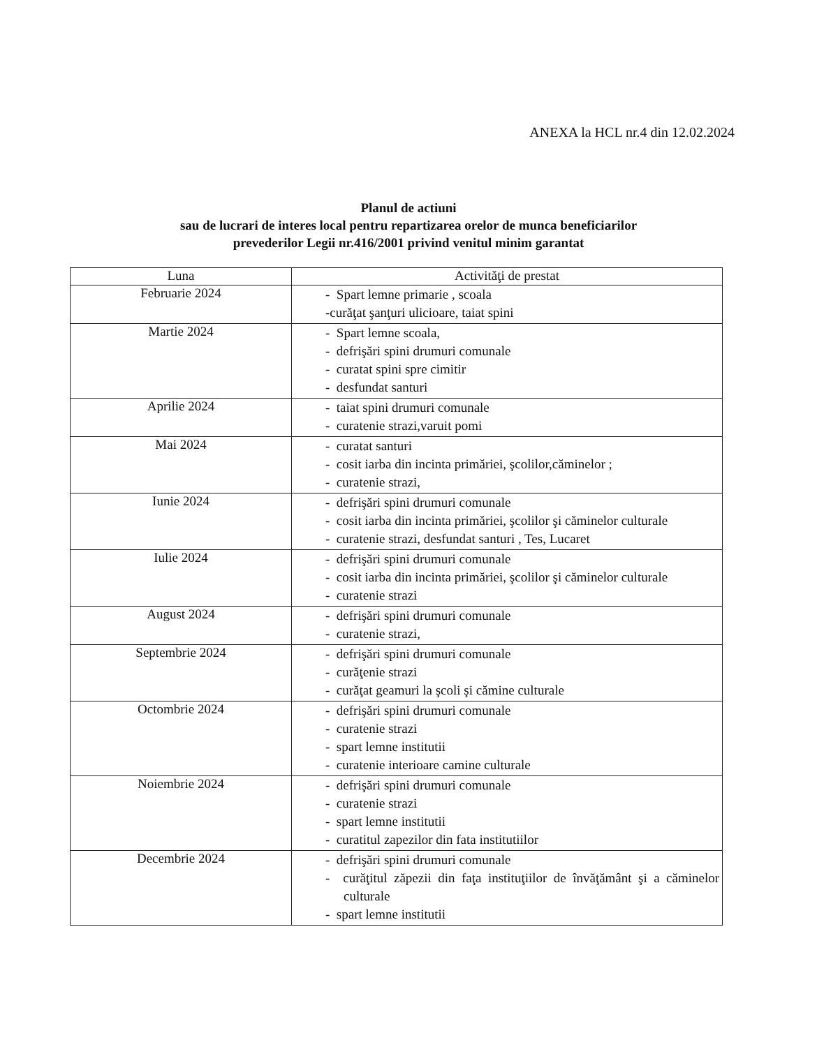ANEXA la HCL nr.4 din 12.02.2024
Planul de actiuni
sau de lucrari de interes local pentru repartizarea orelor de munca beneficiarilor
prevederilor Legii nr.416/2001 privind venitul minim garantat
| Luna | Activităţi de prestat |
| --- | --- |
| Februarie 2024 | - Spart lemne primarie , scoala -curăţat şanţuri ulicioare, taiat spini |
| Martie 2024 | - Spart lemne scoala, - defrişări spini drumuri comunale - curatat spini spre cimitir - desfundat santuri |
| Aprilie 2024 | - taiat spini drumuri comunale - curatenie strazi,varuit pomi |
| Mai 2024 | - curatat santuri - cosit iarba din incinta primăriei, şcolilor,căminelor ; - curatenie strazi, |
| Iunie 2024 | - defrişări spini drumuri comunale - cosit iarba din incinta primăriei, şcolilor şi căminelor culturale - curatenie strazi, desfundat santuri , Tes, Lucaret |
| Iulie 2024 | - defrişări spini drumuri comunale - cosit iarba din incinta primăriei, şcolilor şi căminelor culturale - curatenie strazi |
| August 2024 | - defrişări spini drumuri comunale - curatenie strazi, |
| Septembrie 2024 | - defrişări spini drumuri comunale - curăţenie strazi - curăţat geamuri la şcoli şi cămine culturale |
| Octombrie 2024 | - defrişări spini drumuri comunale - curatenie strazi - spart lemne institutii - curatenie interioare camine culturale |
| Noiembrie 2024 | - defrişări spini drumuri comunale - curatenie strazi - spart lemne institutii - curatitul zapezilor din fata institutiilor |
| Decembrie 2024 | - defrişări spini drumuri comunale - curăţitul zăpezii din faţa instituţiilor de învăţământ şi a căminelor culturale - spart lemne institutii |